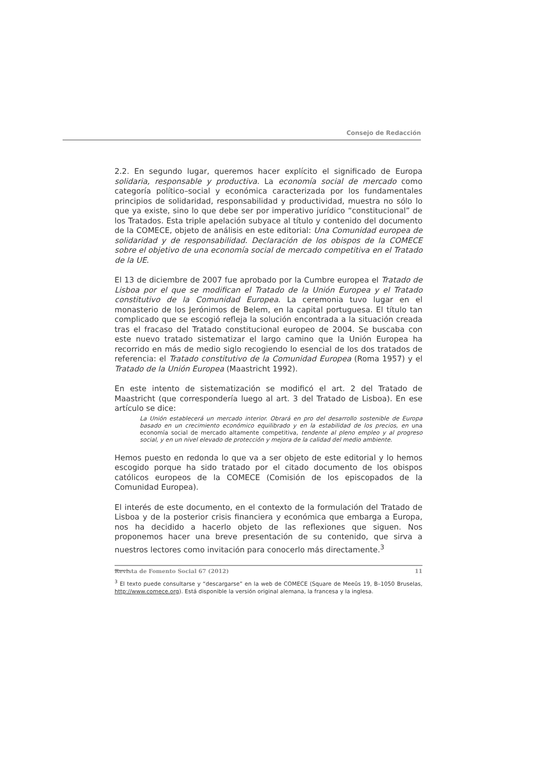Consejo de Redacción
2.2. En segundo lugar, queremos hacer explícito el significado de Europa solidaria, responsable y productiva. La economía social de mercado como categoría político–social y económica caracterizada por los fundamentales principios de solidaridad, responsabilidad y productividad, muestra no sólo lo que ya existe, sino lo que debe ser por imperativo jurídico “constitucional” de los Tratados. Esta triple apelación subyace al título y contenido del documento de la COMECE, objeto de análisis en este editorial: Una Comunidad europea de solidaridad y de responsabilidad. Declaración de los obispos de la COMECE sobre el objetivo de una economía social de mercado competitiva en el Tratado de la UE.
El 13 de diciembre de 2007 fue aprobado por la Cumbre europea el Tratado de Lisboa por el que se modifican el Tratado de la Unión Europea y el Tratado constitutivo de la Comunidad Europea. La ceremonia tuvo lugar en el monasterio de los Jerónimos de Belem, en la capital portuguesa. El título tan complicado que se escogió refleja la solución encontrada a la situación creada tras el fracaso del Tratado constitucional europeo de 2004. Se buscaba con este nuevo tratado sistematizar el largo camino que la Unión Europea ha recorrido en más de medio siglo recogiendo lo esencial de los dos tratados de referencia: el Tratado constitutivo de la Comunidad Europea (Roma 1957) y el Tratado de la Unión Europea (Maastricht 1992).
En este intento de sistematización se modificó el art. 2 del Tratado de Maastricht (que correspondería luego al art. 3 del Tratado de Lisboa). En ese artículo se dice:
La Unión establecerá un mercado interior. Obrará en pro del desarrollo sostenible de Europa basado en un crecimiento económico equilibrado y en la estabilidad de los precios, en una economía social de mercado altamente competitiva, tendente al pleno empleo y al progreso social, y en un nivel elevado de protección y mejora de la calidad del medio ambiente.
Hemos puesto en redonda lo que va a ser objeto de este editorial y lo hemos escogido porque ha sido tratado por el citado documento de los obispos católicos europeos de la COMECE (Comisión de los episcopados de la Comunidad Europea).
El interés de este documento, en el contexto de la formulación del Tratado de Lisboa y de la posterior crisis financiera y económica que embarga a Europa, nos ha decidido a hacerlo objeto de las reflexiones que siguen. Nos proponemos hacer una breve presentación de su contenido, que sirva a nuestros lectores como invitación para conocerlo más directamente.<sup>3</sup>
<sup>3</sup> El texto puede consultarse y “descargarse” en la web de COMECE (Square de Meeûs 19, B–1050 Bruselas, http://www.comece.org). Está disponible la versión original alemana, la francesa y la inglesa.
Revista de Fomento Social 67 (2012) 11